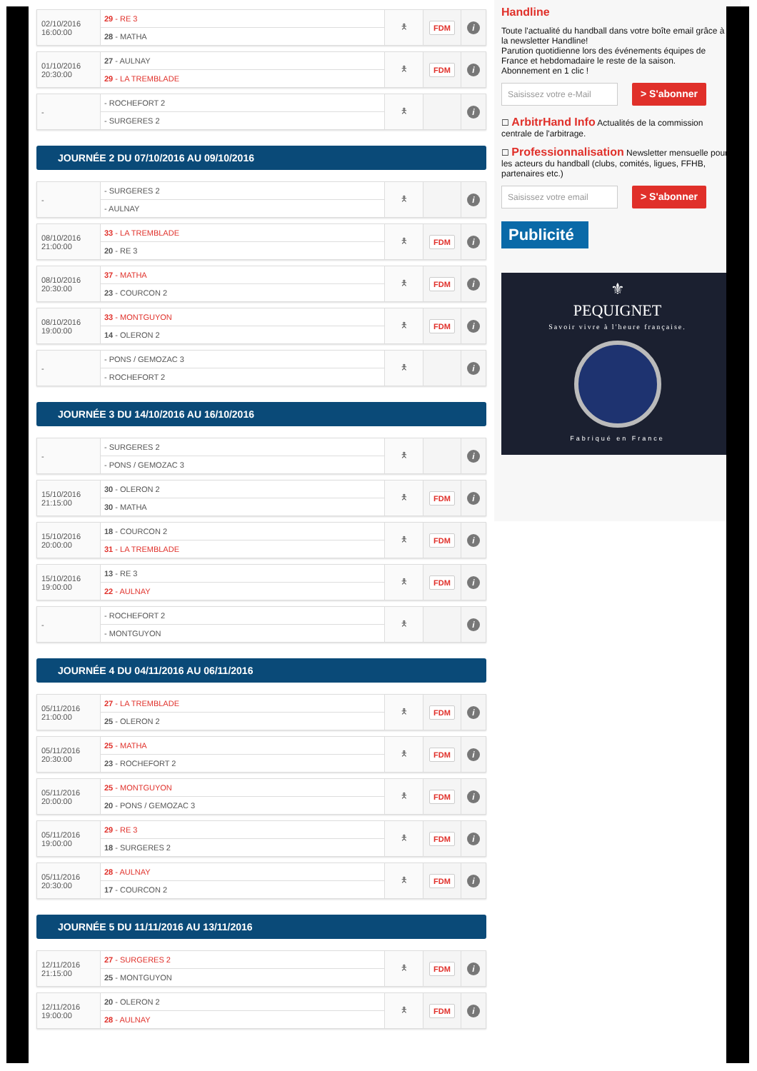| 02/10/2016 16:00:00 | 29 - RE 3 | 🯅 | FDM | i |
| | 28 - MATHA | | | |
| 01/10/2016 20:30:00 | 27 - AULNAY | 🯅 | FDM | i |
| | 29 - LA TREMBLADE | | | |
| - | - ROCHEFORT 2 | 🯅 | | i |
| | - SURGERES 2 | | | |
JOURNÉE 2 DU 07/10/2016 AU 09/10/2016
| - | - SURGERES 2 | 🯅 | | i |
| | - AULNAY | | | |
| 08/10/2016 21:00:00 | 33 - LA TREMBLADE | 🯅 | FDM | i |
| | 20 - RE 3 | | | |
| 08/10/2016 20:30:00 | 37 - MATHA | 🯅 | FDM | i |
| | 23 - COURCON 2 | | | |
| 08/10/2016 19:00:00 | 33 - MONTGUYON | 🯅 | FDM | i |
| | 14 - OLERON 2 | | | |
| - | - PONS / GEMOZAC 3 | 🯅 | | i |
| | - ROCHEFORT 2 | | | |
JOURNÉE 3 DU 14/10/2016 AU 16/10/2016
| - | - SURGERES 2 | 🯅 | | i |
| | - PONS / GEMOZAC 3 | | | |
| 15/10/2016 21:15:00 | 30 - OLERON 2 | 🯅 | FDM | i |
| | 30 - MATHA | | | |
| 15/10/2016 20:00:00 | 18 - COURCON 2 | 🯅 | FDM | i |
| | 31 - LA TREMBLADE | | | |
| 15/10/2016 19:00:00 | 13 - RE 3 | 🯅 | FDM | i |
| | 22 - AULNAY | | | |
| - | - ROCHEFORT 2 | 🯅 | | i |
| | - MONTGUYON | | | |
JOURNÉE 4 DU 04/11/2016 AU 06/11/2016
| 05/11/2016 21:00:00 | 27 - LA TREMBLADE | 🯅 | FDM | i |
| | 25 - OLERON 2 | | | |
| 05/11/2016 20:30:00 | 25 - MATHA | 🯅 | FDM | i |
| | 23 - ROCHEFORT 2 | | | |
| 05/11/2016 20:00:00 | 25 - MONTGUYON | 🯅 | FDM | i |
| | 20 - PONS / GEMOZAC 3 | | | |
| 05/11/2016 19:00:00 | 29 - RE 3 | 🯅 | FDM | i |
| | 18 - SURGERES 2 | | | |
| 05/11/2016 20:30:00 | 28 - AULNAY | 🯅 | FDM | i |
| | 17 - COURCON 2 | | | |
JOURNÉE 5 DU 11/11/2016 AU 13/11/2016
| 12/11/2016 21:15:00 | 27 - SURGERES 2 | 🯅 | FDM | i |
| | 25 - MONTGUYON | | | |
| 12/11/2016 19:00:00 | 20 - OLERON 2 | 🯅 | FDM | i |
| | 28 - AULNAY | | | |
Handline
Toute l'actualité du handball dans votre boîte email grâce à la newsletter Handline!
Parution quotidienne lors des événements équipes de France et hebdomadaire le reste de la saison.
Abonnement en 1 clic !
Saisissez votre e-Mail
> S'abonner
☐ ArbitrHand Info Actualités de la commission centrale de l'arbitrage.
☐ Professionnalisation Newsletter mensuelle pour les acteurs du handball (clubs, comités, ligues, FFHB, partenaires etc.)
Saisissez votre email
> S'abonner
Publicité
⚜
PEQUIGNET
Savoir vivre à l'heure française.
Fabriqué en France